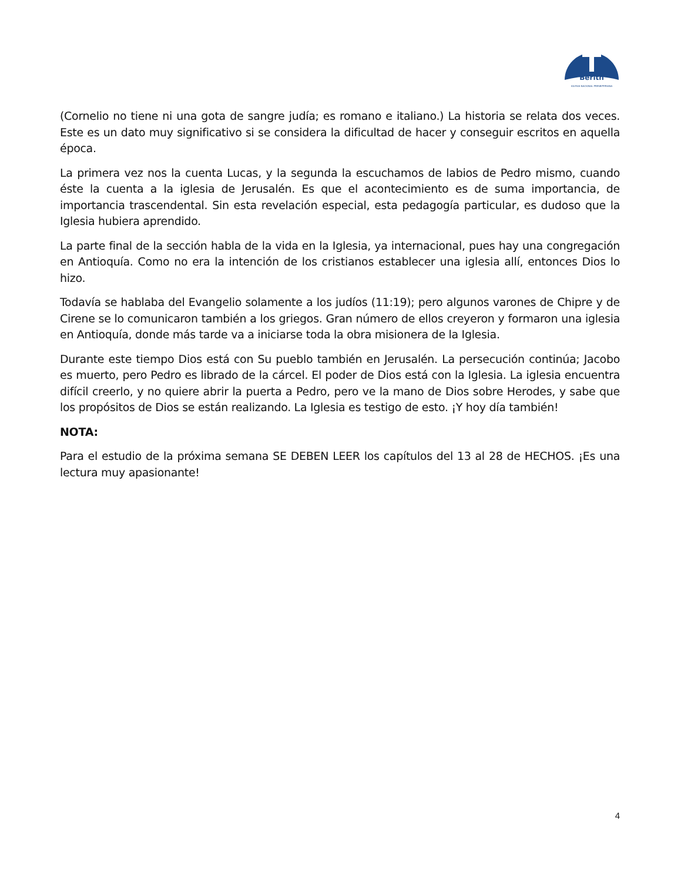Berith
IGLESIA NACIONAL PRESBITERIANA
(Cornelio no tiene ni una gota de sangre judía; es romano e italiano.) La historia se relata dos veces. Este es un dato muy significativo si se considera la dificultad de hacer y conseguir escritos en aquella época.
La primera vez nos la cuenta Lucas, y la segunda la escuchamos de labios de Pedro mismo, cuando éste la cuenta a la iglesia de Jerusalén. Es que el acontecimiento es de suma importancia, de importancia trascendental. Sin esta revelación especial, esta pedagogía particular, es dudoso que la Iglesia hubiera aprendido.
La parte final de la sección habla de la vida en la Iglesia, ya internacional, pues hay una congregación en Antioquía. Como no era la intención de los cristianos establecer una iglesia allí, entonces Dios lo hizo.
Todavía se hablaba del Evangelio solamente a los judíos (11:19); pero algunos varones de Chipre y de Cirene se lo comunicaron también a los griegos. Gran número de ellos creyeron y formaron una iglesia en Antioquía, donde más tarde va a iniciarse toda la obra misionera de la Iglesia.
Durante este tiempo Dios está con Su pueblo también en Jerusalén. La persecución continúa; Jacobo es muerto, pero Pedro es librado de la cárcel. El poder de Dios está con la Iglesia. La iglesia encuentra difícil creerlo, y no quiere abrir la puerta a Pedro, pero ve la mano de Dios sobre Herodes, y sabe que los propósitos de Dios se están realizando. La Iglesia es testigo de esto. ¡Y hoy día también!
NOTA:
Para el estudio de la próxima semana SE DEBEN LEER los capítulos del 13 al 28 de HECHOS. ¡Es una lectura muy apasionante!
4